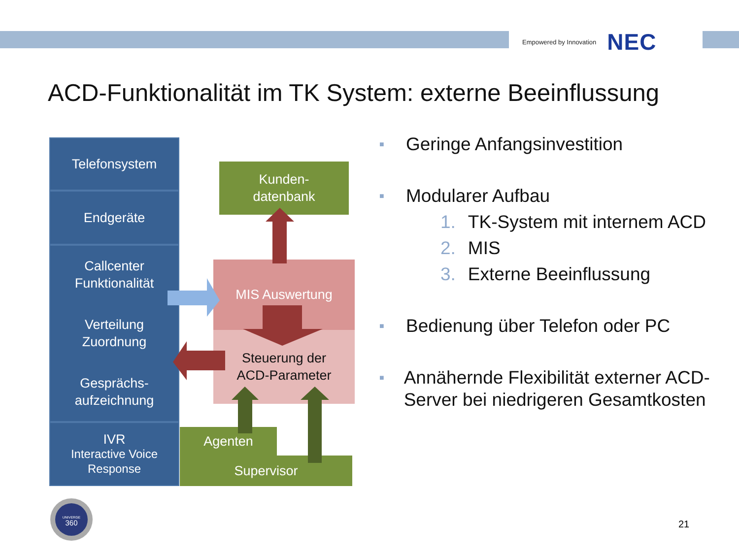Empowered by Innovation NEC
ACD-Funktionalität im TK System: externe Beeinflussung
Telefonsystem
Endgeräte
Callcenter
Funktionalität
Verteilung
Zuordnung
Gesprächs-
aufzeichnung
IVR
Interactive Voice
Response
Kunden-
datenbank
MIS Auswertung
Steuerung der
ACD-Parameter
Agenten
Supervisor
■ Geringe Anfangsinvestition
■
Modularer Aufbau
1. TK-System mit internem ACD
2. MIS
3. Externe Beeinflussung
■ Bedienung über Telefon oder PC
■ Annähernde Flexibilität externer ACD-Server bei niedrigeren Gesamtkosten
UNIVERGE
360
21